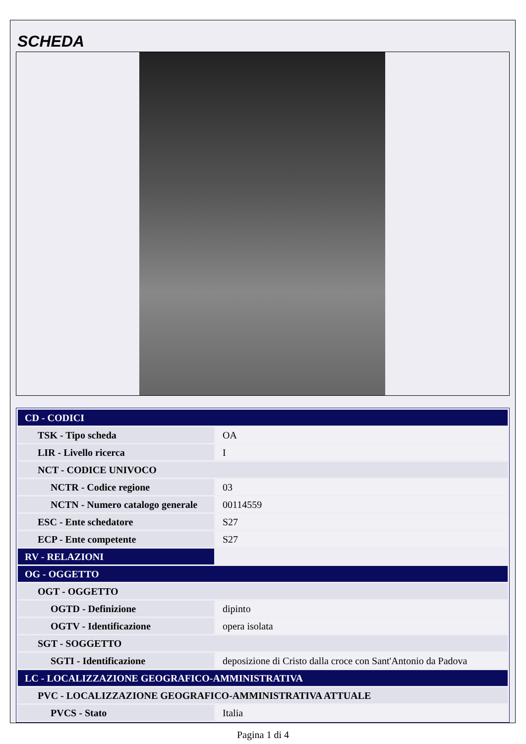SCHEDA
| CD - CODICI | |
| TSK - Tipo scheda | OA |
| LIR - Livello ricerca | I |
| NCT - CODICE UNIVOCO | |
| NCTR - Codice regione | 03 |
| NCTN - Numero catalogo generale | 00114559 |
| ESC - Ente schedatore | S27 |
| ECP - Ente competente | S27 |
| RV - RELAZIONI | |
| OG - OGGETTO | |
| OGT - OGGETTO | |
| OGTD - Definizione | dipinto |
| OGTV - Identificazione | opera isolata |
| SGT - SOGGETTO | |
| SGTI - Identificazione | deposizione di Cristo dalla croce con Sant'Antonio da Padova |
| LC - LOCALIZZAZIONE GEOGRAFICO-AMMINISTRATIVA | |
| PVC - LOCALIZZAZIONE GEOGRAFICO-AMMINISTRATIVA ATTUALE | |
| PVCS - Stato | Italia |
Pagina 1 di 4